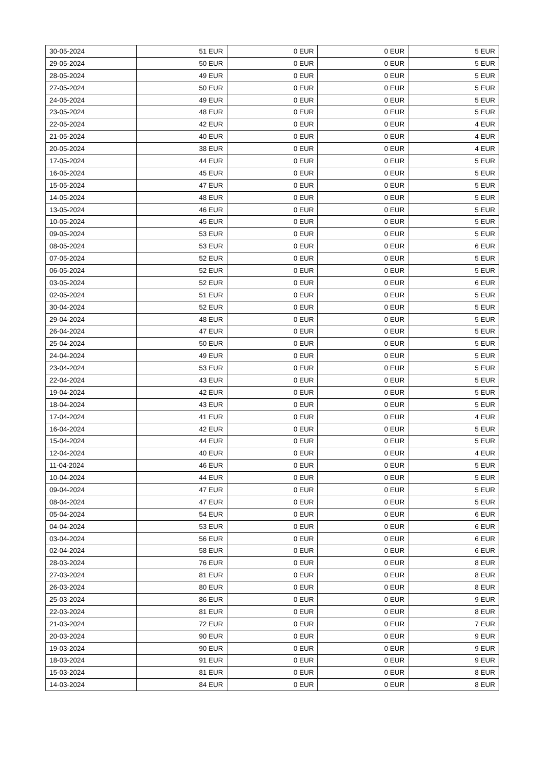| 30-05-2024 | 51 EUR | 0 EUR | 0 EUR | 5 EUR |
| 29-05-2024 | 50 EUR | 0 EUR | 0 EUR | 5 EUR |
| 28-05-2024 | 49 EUR | 0 EUR | 0 EUR | 5 EUR |
| 27-05-2024 | 50 EUR | 0 EUR | 0 EUR | 5 EUR |
| 24-05-2024 | 49 EUR | 0 EUR | 0 EUR | 5 EUR |
| 23-05-2024 | 48 EUR | 0 EUR | 0 EUR | 5 EUR |
| 22-05-2024 | 42 EUR | 0 EUR | 0 EUR | 4 EUR |
| 21-05-2024 | 40 EUR | 0 EUR | 0 EUR | 4 EUR |
| 20-05-2024 | 38 EUR | 0 EUR | 0 EUR | 4 EUR |
| 17-05-2024 | 44 EUR | 0 EUR | 0 EUR | 5 EUR |
| 16-05-2024 | 45 EUR | 0 EUR | 0 EUR | 5 EUR |
| 15-05-2024 | 47 EUR | 0 EUR | 0 EUR | 5 EUR |
| 14-05-2024 | 48 EUR | 0 EUR | 0 EUR | 5 EUR |
| 13-05-2024 | 46 EUR | 0 EUR | 0 EUR | 5 EUR |
| 10-05-2024 | 45 EUR | 0 EUR | 0 EUR | 5 EUR |
| 09-05-2024 | 53 EUR | 0 EUR | 0 EUR | 5 EUR |
| 08-05-2024 | 53 EUR | 0 EUR | 0 EUR | 6 EUR |
| 07-05-2024 | 52 EUR | 0 EUR | 0 EUR | 5 EUR |
| 06-05-2024 | 52 EUR | 0 EUR | 0 EUR | 5 EUR |
| 03-05-2024 | 52 EUR | 0 EUR | 0 EUR | 6 EUR |
| 02-05-2024 | 51 EUR | 0 EUR | 0 EUR | 5 EUR |
| 30-04-2024 | 52 EUR | 0 EUR | 0 EUR | 5 EUR |
| 29-04-2024 | 48 EUR | 0 EUR | 0 EUR | 5 EUR |
| 26-04-2024 | 47 EUR | 0 EUR | 0 EUR | 5 EUR |
| 25-04-2024 | 50 EUR | 0 EUR | 0 EUR | 5 EUR |
| 24-04-2024 | 49 EUR | 0 EUR | 0 EUR | 5 EUR |
| 23-04-2024 | 53 EUR | 0 EUR | 0 EUR | 5 EUR |
| 22-04-2024 | 43 EUR | 0 EUR | 0 EUR | 5 EUR |
| 19-04-2024 | 42 EUR | 0 EUR | 0 EUR | 5 EUR |
| 18-04-2024 | 43 EUR | 0 EUR | 0 EUR | 5 EUR |
| 17-04-2024 | 41 EUR | 0 EUR | 0 EUR | 4 EUR |
| 16-04-2024 | 42 EUR | 0 EUR | 0 EUR | 5 EUR |
| 15-04-2024 | 44 EUR | 0 EUR | 0 EUR | 5 EUR |
| 12-04-2024 | 40 EUR | 0 EUR | 0 EUR | 4 EUR |
| 11-04-2024 | 46 EUR | 0 EUR | 0 EUR | 5 EUR |
| 10-04-2024 | 44 EUR | 0 EUR | 0 EUR | 5 EUR |
| 09-04-2024 | 47 EUR | 0 EUR | 0 EUR | 5 EUR |
| 08-04-2024 | 47 EUR | 0 EUR | 0 EUR | 5 EUR |
| 05-04-2024 | 54 EUR | 0 EUR | 0 EUR | 6 EUR |
| 04-04-2024 | 53 EUR | 0 EUR | 0 EUR | 6 EUR |
| 03-04-2024 | 56 EUR | 0 EUR | 0 EUR | 6 EUR |
| 02-04-2024 | 58 EUR | 0 EUR | 0 EUR | 6 EUR |
| 28-03-2024 | 76 EUR | 0 EUR | 0 EUR | 8 EUR |
| 27-03-2024 | 81 EUR | 0 EUR | 0 EUR | 8 EUR |
| 26-03-2024 | 80 EUR | 0 EUR | 0 EUR | 8 EUR |
| 25-03-2024 | 86 EUR | 0 EUR | 0 EUR | 9 EUR |
| 22-03-2024 | 81 EUR | 0 EUR | 0 EUR | 8 EUR |
| 21-03-2024 | 72 EUR | 0 EUR | 0 EUR | 7 EUR |
| 20-03-2024 | 90 EUR | 0 EUR | 0 EUR | 9 EUR |
| 19-03-2024 | 90 EUR | 0 EUR | 0 EUR | 9 EUR |
| 18-03-2024 | 91 EUR | 0 EUR | 0 EUR | 9 EUR |
| 15-03-2024 | 81 EUR | 0 EUR | 0 EUR | 8 EUR |
| 14-03-2024 | 84 EUR | 0 EUR | 0 EUR | 8 EUR |